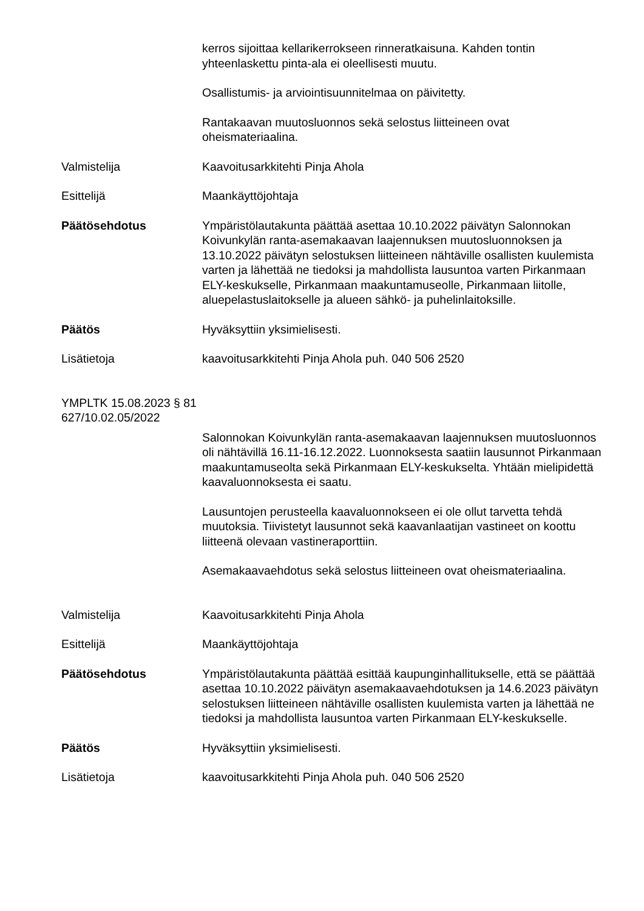kerros sijoittaa kellarikerrokseen rinneratkaisuna. Kahden tontin yhteenlaskettu pinta-ala ei oleellisesti muutu.
Osallistumis- ja arviointisuunnitelmaa on päivitetty.
Rantakaavan muutosluonnos sekä selostus liitteineen ovat oheismateriaalina.
Valmistelija Kaavoitusarkkitehti Pinja Ahola
Esittelijä Maankäyttöjohtaja
Päätösehdotus Ympäristölautakunta päättää asettaa 10.10.2022 päivätyn Salonnokan Koivunkylän ranta-asemakaavan laajennuksen muutosluonnoksen ja 13.10.2022 päivätyn selostuksen liitteineen nähtäville osallisten kuulemista varten ja lähettää ne tiedoksi ja mahdollista lausuntoa varten Pirkanmaan ELY-keskukselle, Pirkanmaan maakuntamuseolle, Pirkanmaan liitolle, aluepelastuslaitokselle ja alueen sähkö- ja puhelinlaitoksille.
Päätös Hyväksyttiin yksimielisesti.
Lisätietoja kaavoitusarkkitehti Pinja Ahola puh. 040 506 2520
YMPLTK 15.08.2023 § 81
627/10.02.05/2022
Salonnokan Koivunkylän ranta-asemakaavan laajennuksen muutosluonnos oli nähtävillä 16.11-16.12.2022. Luonnoksesta saatiin lausunnot Pirkanmaan maakuntamuseolta sekä Pirkanmaan ELY-keskukselta. Yhtään mielipidettä kaavaluonnoksesta ei saatu.
Lausuntojen perusteella kaavaluonnokseen ei ole ollut tarvetta tehdä muutoksia. Tiivistetyt lausunnot sekä kaavanlaatijan vastineet on koottu liitteenä olevaan vastineraporttiin.
Asemakaavaehdotus sekä selostus liitteineen ovat oheismateriaalina.
Valmistelija Kaavoitusarkkitehti Pinja Ahola
Esittelijä Maankäyttöjohtaja
Päätösehdotus Ympäristölautakunta päättää esittää kaupunginhallitukselle, että se päättää asettaa 10.10.2022 päivätyn asemakaavaehdotuksen ja 14.6.2023 päivätyn selostuksen liitteineen nähtäville osallisten kuulemista varten ja lähettää ne tiedoksi ja mahdollista lausuntoa varten Pirkanmaan ELY-keskukselle.
Päätös Hyväksyttiin yksimielisesti.
Lisätietoja kaavoitusarkkitehti Pinja Ahola puh. 040 506 2520